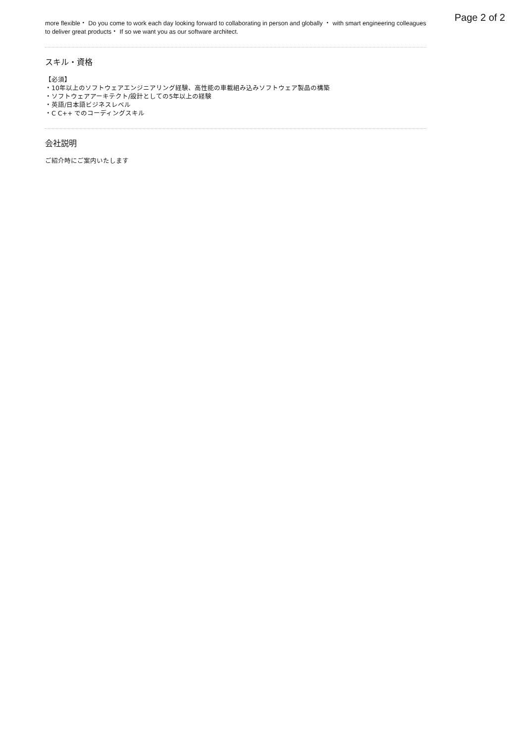Page 2 of 2
more flexible・ Do you come to work each day looking forward to collaborating in person and globally ・ with smart engineering colleagues to deliver great products・ If so we want you as our software architect.
スキル・資格
【必須】
・10年以上のソフトウェアエンジニアリング経験、高性能の車載組み込みソフトウェア製品の構築
・ソフトウェアアーキテクト/設計としての5年以上の経験
・英語/日本語ビジネスレベル
・C C++ でのコーディングスキル
会社説明
ご紹介時にご案内いたします